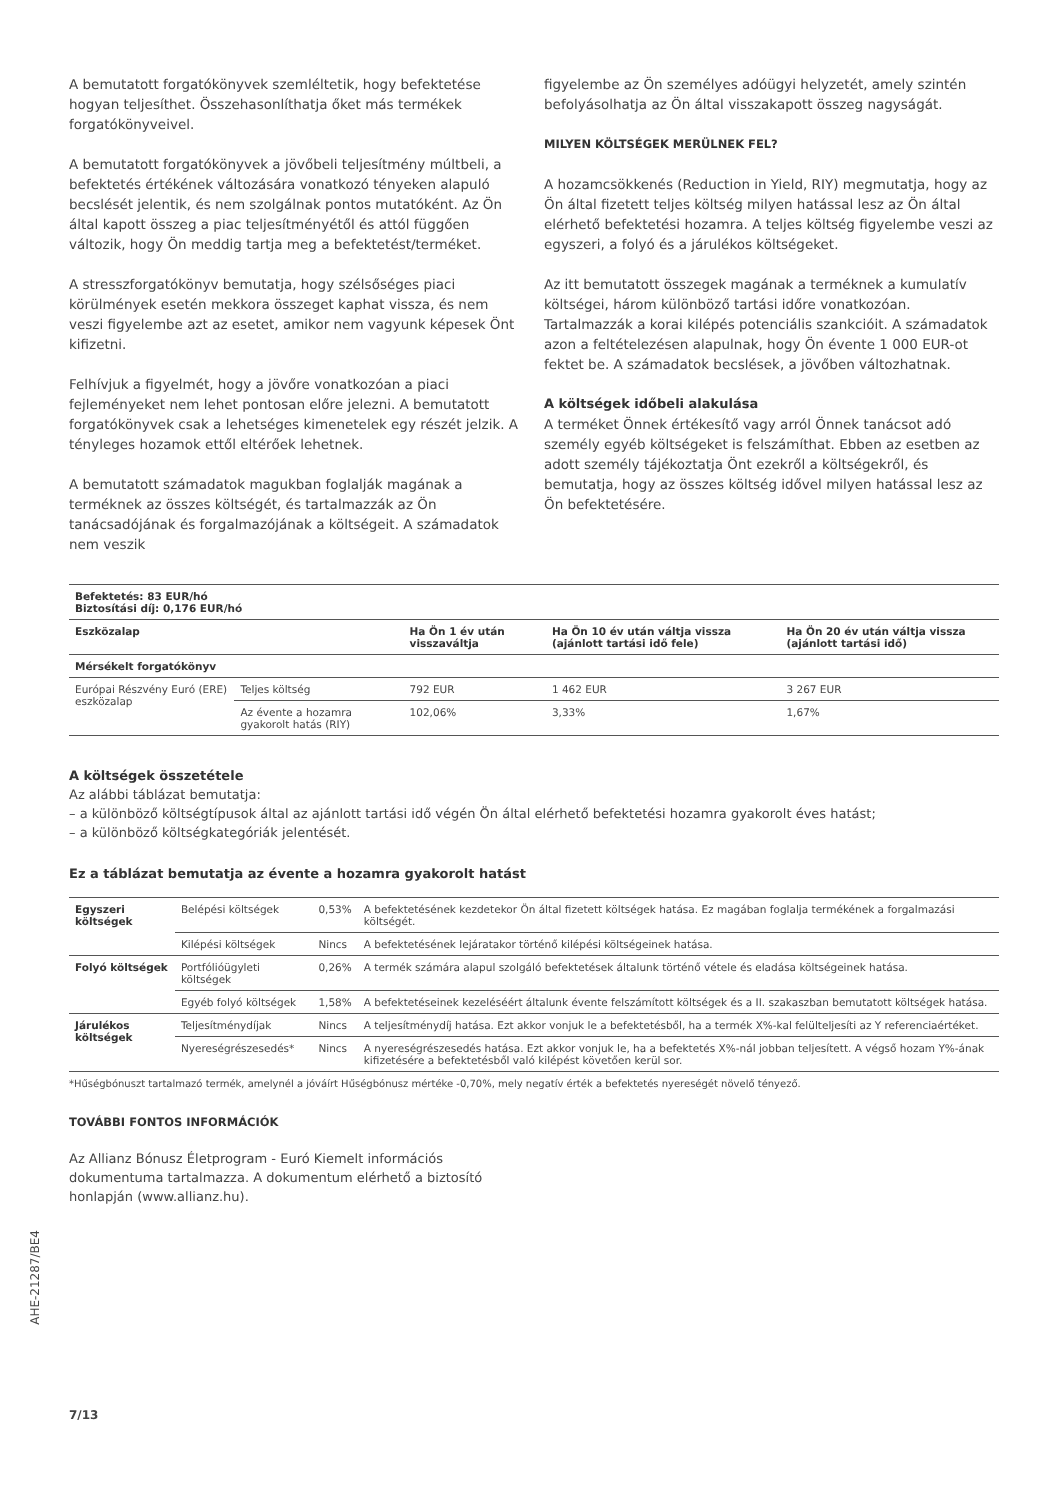A bemutatott forgatókönyvek szemléltetik, hogy befektetése hogyan teljesíthet. Összehasonlíthatja őket más termékek forgatókönyveivel.
A bemutatott forgatókönyvek a jövőbeli teljesítmény múltbeli, a befektetés értékének változására vonatkozó tényeken alapuló becslését jelentik, és nem szolgálnak pontos mutatóként. Az Ön által kapott összeg a piac teljesítményétől és attól függően változik, hogy Ön meddig tartja meg a befektetést/terméket.
A stresszforgatókönyv bemutatja, hogy szélsőséges piaci körülmények esetén mekkora összeget kaphat vissza, és nem veszi figyelembe azt az esetet, amikor nem vagyunk képesek Önt kifizetni.
Felhívjuk a figyelmét, hogy a jövőre vonatkozóan a piaci fejleményeket nem lehet pontosan előre jelezni. A bemutatott forgatókönyvek csak a lehetséges kimenetelek egy részét jelzik. A tényleges hozamok ettől eltérőek lehetnek.
A bemutatott számadatok magukban foglalják magának a terméknek az összes költségét, és tartalmazzák az Ön tanácsadójának és forgalmazójának a költségeit. A számadatok nem veszik
figyelembe az Ön személyes adóügyi helyzetét, amely szintén befolyásolhatja az Ön által visszakapott összeg nagyságát.
MILYEN KÖLTSÉGEK MERÜLNEK FEL?
A hozamcsökkenés (Reduction in Yield, RIY) megmutatja, hogy az Ön által fizetett teljes költség milyen hatással lesz az Ön által elérhető befektetési hozamra. A teljes költség figyelembe veszi az egyszeri, a folyó és a járulékos költségeket.
Az itt bemutatott összegek magának a terméknek a kumulatív költségei, három különböző tartási időre vonatkozóan. Tartalmazzák a korai kilépés potenciális szankcióit. A számadatok azon a feltételezésen alapulnak, hogy Ön évente 1 000 EUR-ot fektet be. A számadatok becslések, a jövőben változhatnak.
A költségek időbeli alakulása
A terméket Önnek értékesítő vagy arról Önnek tanácsot adó személy egyéb költségeket is felszámíthat. Ebben az esetben az adott személy tájékoztatja Önt ezekről a költségekről, és bemutatja, hogy az összes költség idővel milyen hatással lesz az Ön befektetésére.
| Befektetés: 83 EUR/hó Biztosítási díj: 0,176 EUR/hó | | | | |
| --- | --- | --- | --- | --- |
| Eszközalap | | Ha Ön 1 év után visszaváltja | Ha Ön 10 év után váltja vissza (ajánlott tartási idő fele) | Ha Ön 20 év után váltja vissza (ajánlott tartási idő) |
| Mérsékelt forgatókönyv | | | | |
| Európai Részvény Euró (ERE) eszközalap | Teljes költség | 792 EUR | 1 462 EUR | 3 267 EUR |
| | Az évente a hozamra gyakorolt hatás (RIY) | 102,06% | 3,33% | 1,67% |
A költségek összetétele
Az alábbi táblázat bemutatja:
– a különböző költségtípusok által az ajánlott tartási idő végén Ön által elérhető befektetési hozamra gyakorolt éves hatást;
– a különböző költségkategóriák jelentését.
Ez a táblázat bemutatja az évente a hozamra gyakorolt hatást
| Egyszeri költségek | Belépési költségek | 0,53% | A befektetésének kezdetekor Ön által fizetett költségek hatása. Ez magában foglalja termékének a forgalmazási költségét. |
| | Kilépési költségek | Nincs | A befektetésének lejáratakor történő kilépési költségeinek hatása. |
| Folyó költségek | Portfólióügyleti költségek | 0,26% | A termék számára alapul szolgáló befektetések általunk történő vétele és eladása költségeinek hatása. |
| | Egyéb folyó költségek | 1,58% | A befektetéseinek kezeléséért általunk évente felszámított költségek és a II. szakaszban bemutatott költségek hatása. |
| Járulékos költségek | Teljesítménydíjak | Nincs | A teljesítménydíj hatása. Ezt akkor vonjuk le a befektetésből, ha a termék X%-kal felülteljesíti az Y referenciaértéket. |
| | Nyereségrészesedés* | Nincs | A nyereségrészesedés hatása. Ezt akkor vonjuk le, ha a befektetés X%-nál jobban teljesített. A végső hozam Y%-ának kifizetésére a befektetésből való kilépést követően kerül sor. |
*Hűségbónuszt tartalmazó termék, amelynél a jóváírt Hűségbónusz mértéke -0,70%, mely negatív érték a befektetés nyereségét növelő tényező.
TOVÁBBI FONTOS INFORMÁCIÓK
Az Allianz Bónusz Életprogram - Euró Kiemelt információs dokumentuma tartalmazza. A dokumentum elérhető a biztosító honlapján (www.allianz.hu).
AHE-21287/BE4
7/13